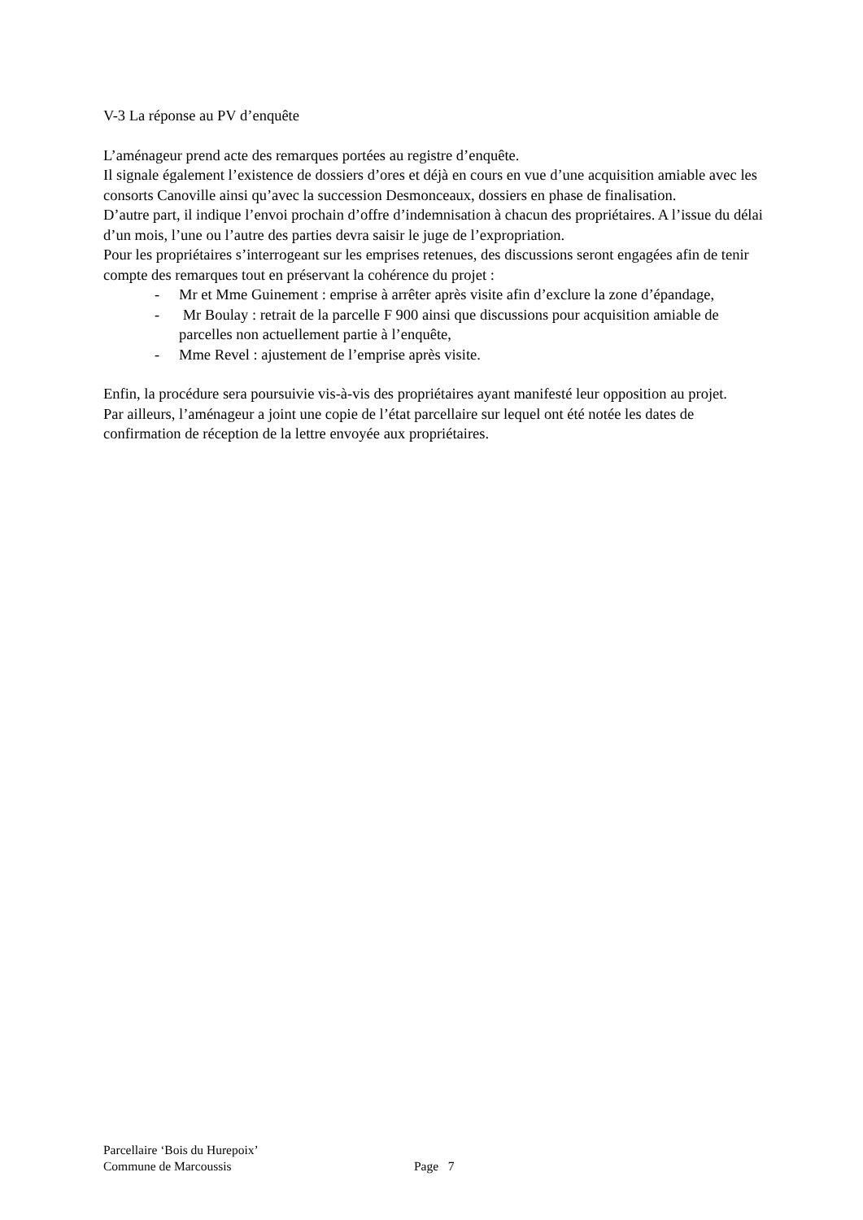V-3 La réponse au PV d’enquête
L’aménageur prend acte des remarques portées au registre d’enquête.
Il signale également l’existence de dossiers d’ores et déjà en cours en vue d’une acquisition amiable avec les consorts Canoville ainsi qu’avec la succession Desmonceaux, dossiers en phase de finalisation.
D’autre part, il indique l’envoi prochain d’offre d’indemnisation à chacun des propriétaires. A l’issue du délai d’un mois, l’une ou l’autre des parties devra saisir le juge de l’expropriation.
Pour les propriétaires s’interrogeant sur les emprises retenues, des discussions seront engagées afin de tenir compte des remarques tout en préservant la cohérence du projet :
- Mr et Mme Guinement : emprise à arrêter après visite afin d’exclure la zone d’épandage,
- Mr Boulay : retrait de la parcelle F 900 ainsi que discussions pour acquisition amiable de parcelles non actuellement partie à l’enquête,
- Mme Revel : ajustement de l’emprise après visite.
Enfin, la procédure sera poursuivie vis-à-vis des propriétaires ayant manifesté leur opposition au projet.
Par ailleurs, l’aménageur a joint une copie de l’état parcellaire sur lequel ont été notée les dates de confirmation de réception de la lettre envoyée aux propriétaires.
Parcellaire ‘Bois du Hurepoix’
Commune de Marcoussis Page 7